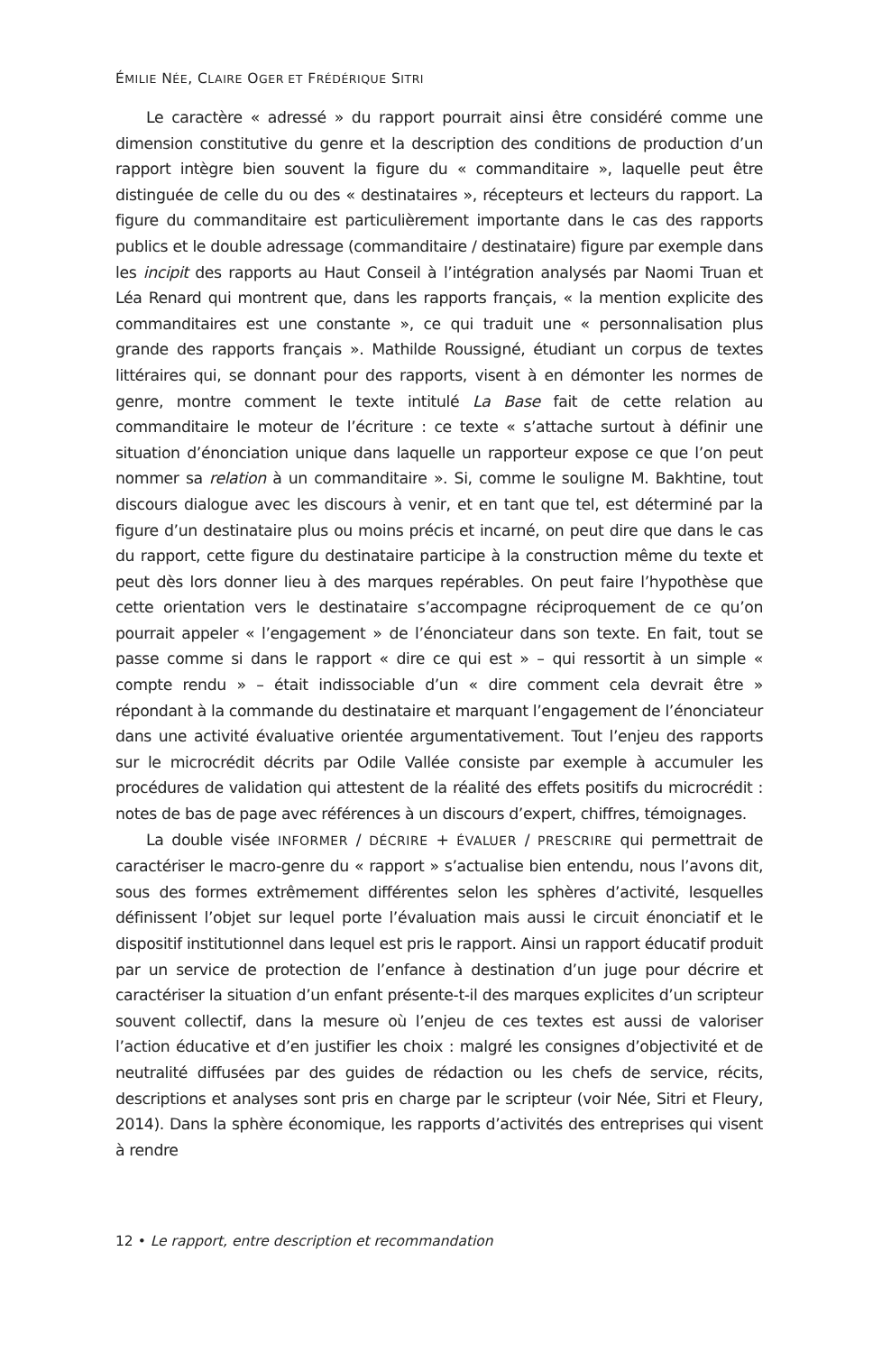ÉMILIE NÉE, CLAIRE OGER ET FRÉDÉRIQUE SITRI
Le caractère « adressé » du rapport pourrait ainsi être considéré comme une dimension constitutive du genre et la description des conditions de production d’un rapport intègre bien souvent la figure du « commanditaire », laquelle peut être distinguée de celle du ou des « destinataires », récepteurs et lecteurs du rapport. La figure du commanditaire est particulièrement importante dans le cas des rapports publics et le double adressage (commanditaire / destinataire) figure par exemple dans les incipit des rapports au Haut Conseil à l’intégration analysés par Naomi Truan et Léa Renard qui montrent que, dans les rapports français, « la mention explicite des commanditaires est une constante », ce qui traduit une « personnalisation plus grande des rapports français ». Mathilde Roussigné, étudiant un corpus de textes littéraires qui, se donnant pour des rapports, visent à en démonter les normes de genre, montre comment le texte intitulé La Base fait de cette relation au commanditaire le moteur de l’écriture : ce texte « s’attache surtout à définir une situation d’énonciation unique dans laquelle un rapporteur expose ce que l’on peut nommer sa relation à un commanditaire ». Si, comme le souligne M. Bakhtine, tout discours dialogue avec les discours à venir, et en tant que tel, est déterminé par la figure d’un destinataire plus ou moins précis et incarné, on peut dire que dans le cas du rapport, cette figure du destinataire participe à la construction même du texte et peut dès lors donner lieu à des marques repérables. On peut faire l’hypothèse que cette orientation vers le destinataire s’accompagne réciproquement de ce qu’on pourrait appeler « l’engagement » de l’énonciateur dans son texte. En fait, tout se passe comme si dans le rapport « dire ce qui est » – qui ressortit à un simple « compte rendu » – était indissociable d’un « dire comment cela devrait être » répondant à la commande du destinataire et marquant l’engagement de l’énonciateur dans une activité évaluative orientée argumentativement. Tout l’enjeu des rapports sur le microcrédit décrits par Odile Vallée consiste par exemple à accumuler les procédures de validation qui attestent de la réalité des effets positifs du microcrédit : notes de bas de page avec références à un discours d’expert, chiffres, témoignages.
La double visée INFORMER / DÉCRIRE + ÉVALUER / PRESCRIRE qui permettrait de caractériser le macro-genre du « rapport » s’actualise bien entendu, nous l’avons dit, sous des formes extrêmement différentes selon les sphères d’activité, lesquelles définissent l’objet sur lequel porte l’évaluation mais aussi le circuit énonciatif et le dispositif institutionnel dans lequel est pris le rapport. Ainsi un rapport éducatif produit par un service de protection de l’enfance à destination d’un juge pour décrire et caractériser la situation d’un enfant présente-t-il des marques explicites d’un scripteur souvent collectif, dans la mesure où l’enjeu de ces textes est aussi de valoriser l’action éducative et d’en justifier les choix : malgré les consignes d’objectivité et de neutralité diffusées par des guides de rédaction ou les chefs de service, récits, descriptions et analyses sont pris en charge par le scripteur (voir Née, Sitri et Fleury, 2014). Dans la sphère économique, les rapports d’activités des entreprises qui visent à rendre
12 • Le rapport, entre description et recommandation